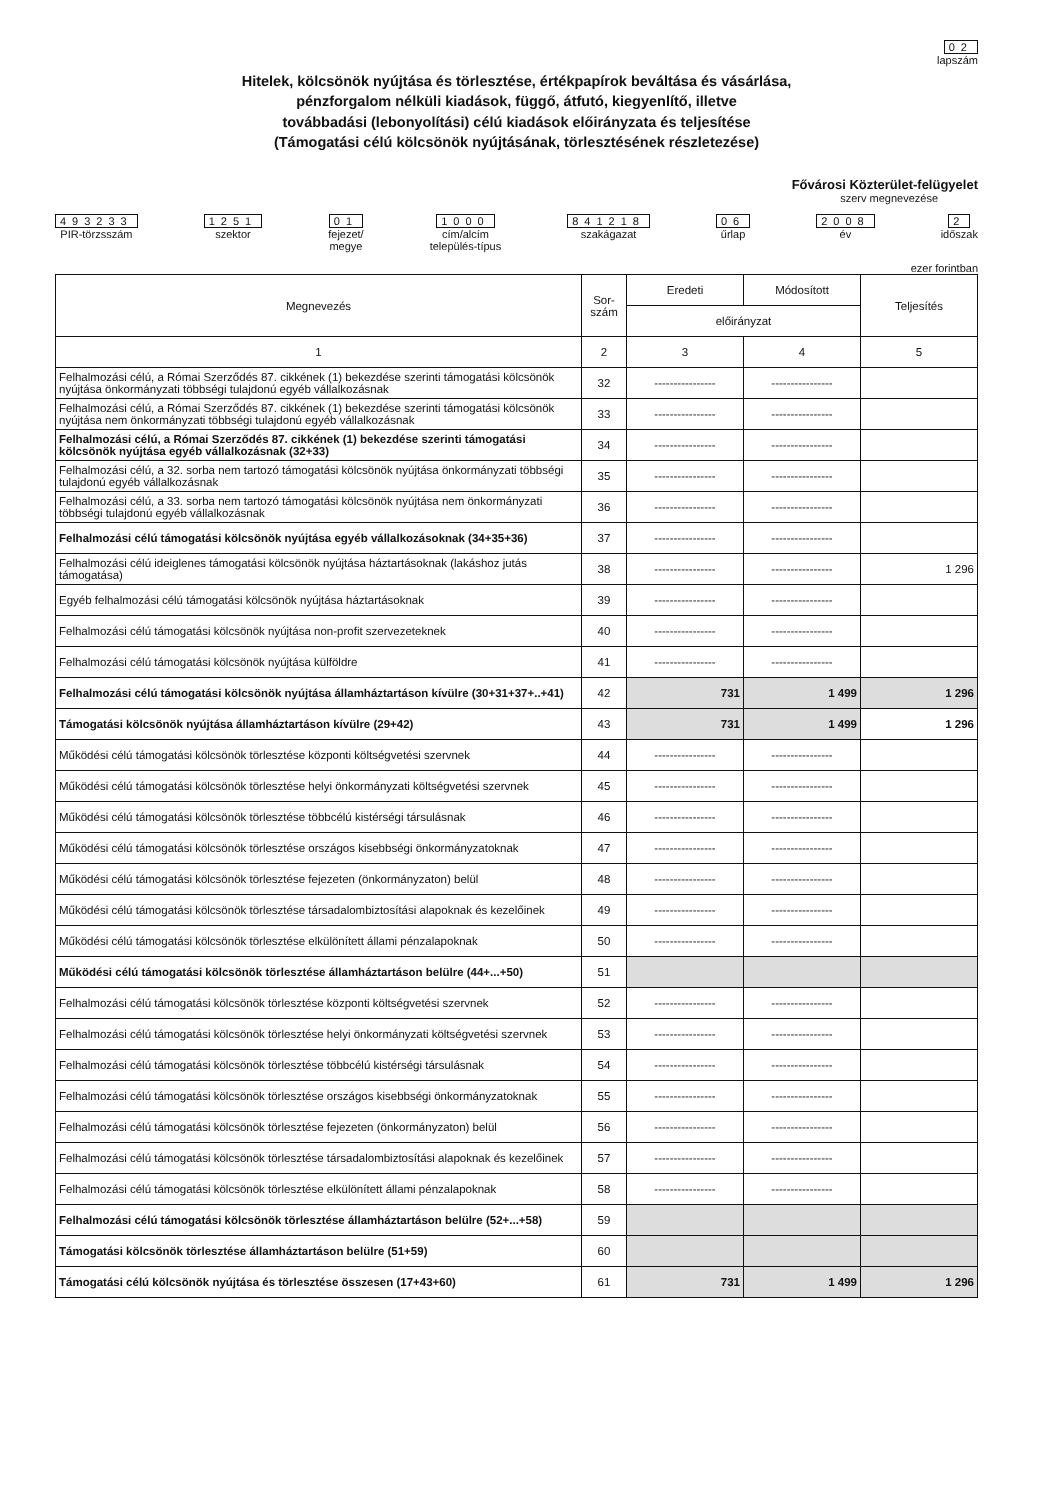02
lapszám
Hitelek, kölcsönök nyújtása és törlesztése, értékpapírok beváltása és vásárlása,
pénzforgalom nélküli kiadások, függő, átfutó, kiegyenlítő, illetve
továbbadási (lebonyolítási) célú kiadások előirányzata és teljesítése
(Támogatási célú kölcsönök nyújtásának, törlesztésének részletezése)
Fővárosi Közterület-felügyelet
szerv megnevezése
493233
PIR-törzsszám
1251
szektor
01
fejezet/
megye
1000
cím/alcím
település-típus
841218
szakágazat
06
űrlap
2008
év
2
időszak
ezer forintban
| Megnevezés | Sor- szám | Eredeti | Módosított | Teljesítés |
| --- | --- | --- | --- | --- |
| | | előirányzat | | |
| 1 | 2 | 3 | 4 | 5 |
| Felhalmozási célú, a Római Szerződés 87. cikkének (1) bekezdése szerinti támogatási kölcsönök nyújtása önkormányzati többségi tulajdonú egyéb vállalkozásnak | 32 | ---------------- | ---------------- | |
| Felhalmozási célú, a Római Szerződés 87. cikkének (1) bekezdése szerinti támogatási kölcsönök nyújtása nem önkormányzati többségi tulajdonú egyéb vállalkozásnak | 33 | ---------------- | ---------------- | |
| Felhalmozási célú, a Római Szerződés 87. cikkének (1) bekezdése szerinti támogatási kölcsönök nyújtása egyéb vállalkozásnak (32+33) | 34 | ---------------- | ---------------- | |
| Felhalmozási célú, a 32. sorba nem tartozó támogatási kölcsönök nyújtása önkormányzati többségi tulajdonú egyéb vállalkozásnak | 35 | ---------------- | ---------------- | |
| Felhalmozási célú, a 33. sorba nem tartozó támogatási kölcsönök nyújtása nem önkormányzati többségi tulajdonú egyéb vállalkozásnak | 36 | ---------------- | ---------------- | |
| Felhalmozási célú támogatási kölcsönök nyújtása egyéb vállalkozásoknak (34+35+36) | 37 | ---------------- | ---------------- | |
| Felhalmozási célú ideiglenes támogatási kölcsönök nyújtása háztartásoknak (lakáshoz jutás támogatása) | 38 | ---------------- | ---------------- | 1 296 |
| Egyéb felhalmozási célú támogatási kölcsönök nyújtása háztartásoknak | 39 | ---------------- | ---------------- | |
| Felhalmozási célú támogatási kölcsönök nyújtása non-profit szervezeteknek | 40 | ---------------- | ---------------- | |
| Felhalmozási célú támogatási kölcsönök nyújtása külföldre | 41 | ---------------- | ---------------- | |
| Felhalmozási célú támogatási kölcsönök nyújtása államháztartáson kívülre (30+31+37+..+41) | 42 | 731 | 1 499 | 1 296 |
| Támogatási kölcsönök nyújtása államháztartáson kívülre (29+42) | 43 | 731 | 1 499 | 1 296 |
| Működési célú támogatási kölcsönök törlesztése központi költségvetési szervnek | 44 | ---------------- | ---------------- | |
| Működési célú támogatási kölcsönök törlesztése helyi önkormányzati költségvetési szervnek | 45 | ---------------- | ---------------- | |
| Működési célú támogatási kölcsönök törlesztése többcélú kistérségi társulásnak | 46 | ---------------- | ---------------- | |
| Működési célú támogatási kölcsönök törlesztése országos kisebbségi önkormányzatoknak | 47 | ---------------- | ---------------- | |
| Működési célú támogatási kölcsönök törlesztése fejezeten (önkormányzaton) belül | 48 | ---------------- | ---------------- | |
| Működési célú támogatási kölcsönök törlesztése társadalombiztosítási alapoknak és kezelőinek | 49 | ---------------- | ---------------- | |
| Működési célú támogatási kölcsönök törlesztése elkülönített állami pénzalapoknak | 50 | ---------------- | ---------------- | |
| Működési célú támogatási kölcsönök törlesztése államháztartáson belülre (44+...+50) | 51 | | | |
| Felhalmozási célú támogatási kölcsönök törlesztése központi költségvetési szervnek | 52 | ---------------- | ---------------- | |
| Felhalmozási célú támogatási kölcsönök törlesztése helyi önkormányzati költségvetési szervnek | 53 | ---------------- | ---------------- | |
| Felhalmozási célú támogatási kölcsönök törlesztése többcélú kistérségi társulásnak | 54 | ---------------- | ---------------- | |
| Felhalmozási célú támogatási kölcsönök törlesztése országos kisebbségi önkormányzatoknak | 55 | ---------------- | ---------------- | |
| Felhalmozási célú támogatási kölcsönök törlesztése fejezeten (önkormányzaton) belül | 56 | ---------------- | ---------------- | |
| Felhalmozási célú támogatási kölcsönök törlesztése társadalombiztosítási alapoknak és kezelőinek | 57 | ---------------- | ---------------- | |
| Felhalmozási célú támogatási kölcsönök törlesztése elkülönített állami pénzalapoknak | 58 | ---------------- | ---------------- | |
| Felhalmozási célú támogatási kölcsönök törlesztése államháztartáson belülre (52+...+58) | 59 | | | |
| Támogatási kölcsönök törlesztése államháztartáson belülre (51+59) | 60 | | | |
| Támogatási célú kölcsönök nyújtása és törlesztése összesen (17+43+60) | 61 | 731 | 1 499 | 1 296 |